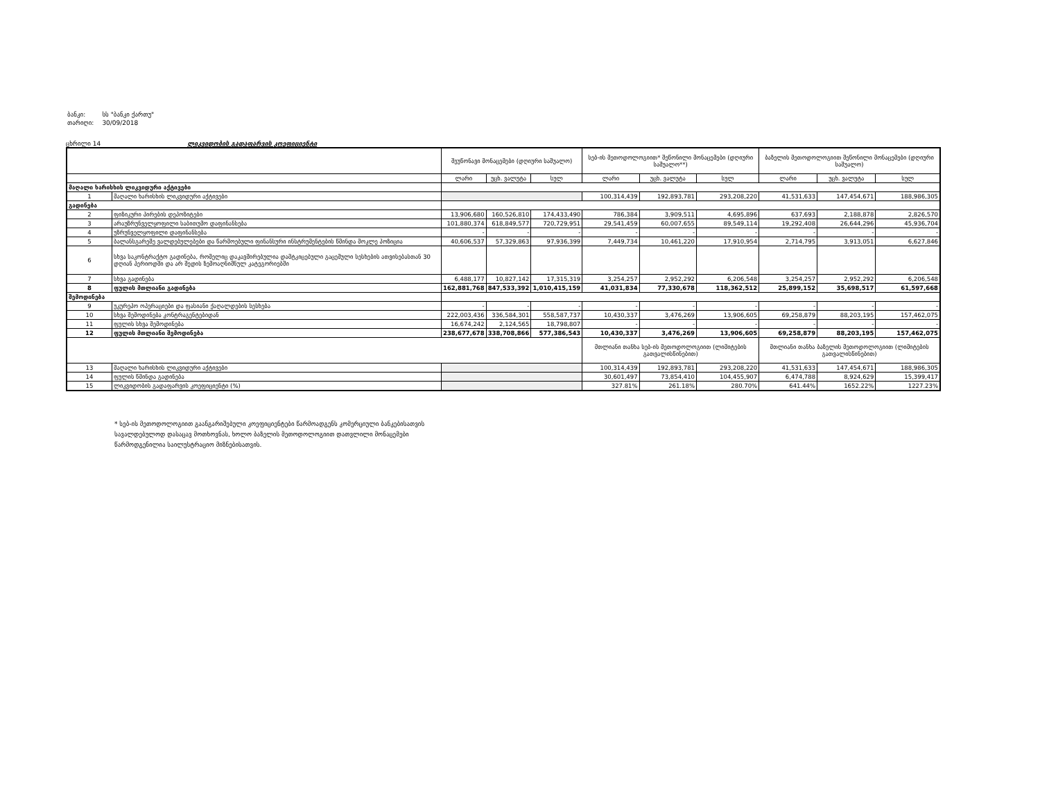| ბანკი: | სს "ბანკი ქართუ" |
| თარიღი: | 30/09/2018 |
ცხრილი 14 ლიკვიდობის გადაფარვის კოეფიციენტი
| | | შეუწონავი მონაცემები (დღიური საშუალო) | | | სებ-ის მეთოდოლოგიით* შეწონილი მონაცემები (დღიური საშუალო**) | | | ბაზელის მეთოდოლოგიით შეწონილი მონაცემები (დღიური საშუალო) | | |
| --- | --- | --- | --- | --- | --- | --- | --- | --- | --- | --- |
| | | ლარი | უცხ. ვალუტა | სულ | ლარი | უცხ. ვალუტა | სულ | ლარი | უცხ. ვალუტა | სულ |
| მაღალი ხარისხის ლიკვიდური აქტივები | | | | | | | | | | |
| 1 | მაღალი ხარისხის ლიკვიდური აქტივები | | | | 100,314,439 | 192,893,781 | 293,208,220 | 41,531,633 | 147,454,671 | 188,986,305 |
| გადინება | | | | | | | | | | |
| 2 | ფიზიკური პირების დეპოზიტები | 13,906,680 | 160,526,810 | 174,433,490 | 786,384 | 3,909,511 | 4,695,896 | 637,693 | 2,188,878 | 2,826,570 |
| 3 | არაუზრუნველყოფილი საბითუმო დაფინანსება | 101,880,374 | 618,849,577 | 720,729,951 | 29,541,459 | 60,007,655 | 89,549,114 | 19,292,408 | 26,644,296 | 45,936,704 |
| 4 | უზრუნველყოფილი დაფინანსება | - | - | - | - | - | - | - | - | - |
| 5 | ბალანსგარეშე ვალდებულებები და წარმოებული ფინანსური ინსტრუმენტების წმინდა მოკლე პოზიცია | 40,606,537 | 57,329,863 | 97,936,399 | 7,449,734 | 10,461,220 | 17,910,954 | 2,714,795 | 3,913,051 | 6,627,846 |
| 6 | სხვა საკონტრაქტო გადინება, რომელიც დაკავშირებულია დამტკიცებული გაცემული სესხების ათვისებასთან 30 დღიან პერიოდში და არ შედის ზემოაღნიშნულ კატეგორიებში | | | | | | | | | |
| 7 | სხვა გადინება | 6,488,177 | 10,827,142 | 17,315,319 | 3,254,257 | 2,952,292 | 6,206,548 | 3,254,257 | 2,952,292 | 6,206,548 |
| 8 | ფულის მთლიანი გადინება | 162,881,768 | 847,533,392 | 1,010,415,159 | 41,031,834 | 77,330,678 | 118,362,512 | 25,899,152 | 35,698,517 | 61,597,668 |
| შემოდინება | | | | | | | | | | |
| 9 | უკურეპო ოპერაციები და ფასიანი ქაღალდების სესხება | - | - | - | - | - | - | - | - | - |
| 10 | სხვა შემოდინება კონტრაგენტებიდან | 222,003,436 | 336,584,301 | 558,587,737 | 10,430,337 | 3,476,269 | 13,906,605 | 69,258,879 | 88,203,195 | 157,462,075 |
| 11 | ფულის სხვა შემოდინება | 16,674,242 | 2,124,565 | 18,798,807 | - | - | - | - | - | - |
| 12 | ფულის მთლიანი შემოდინება | 238,677,678 | 338,708,866 | 577,386,543 | 10,430,337 | 3,476,269 | 13,906,605 | 69,258,879 | 88,203,195 | 157,462,075 |
| | | | | | მთლიანი თანხა სებ-ის მეთოდოლოგიით (ლიმიტების გათვალისწინებით) | | | მთლიანი თანხა ბაზელის მეთოდოლოგიით (ლიმიტების გათვალისწინებით) | | |
| 13 | მაღალი ხარისხის ლიკვიდური აქტივები | | | | 100,314,439 | 192,893,781 | 293,208,220 | 41,531,633 | 147,454,671 | 188,986,305 |
| 14 | ფულის წმინდა გადინება | | | | 30,601,497 | 73,854,410 | 104,455,907 | 6,474,788 | 8,924,629 | 15,399,417 |
| 15 | ლიკვიდობის გადაფარვის კოეფიციენტი (%) | | | | 327.81% | 261.18% | 280.70% | 641.44% | 1652.22% | 1227.23% |
* სებ-ის მეთოდოლოგიით გაანგარიშებული კოეფიციენტები წარმოადგენს კომერციული ბანკებისათვის სავალდებულოდ დასაცავ მოთხოვნას, ხოლო ბაზელის მეთოდოლოგიით დათვლილი მონაცემები წარმოდგენილია საილუსტრაციო მიზნებისათვის.